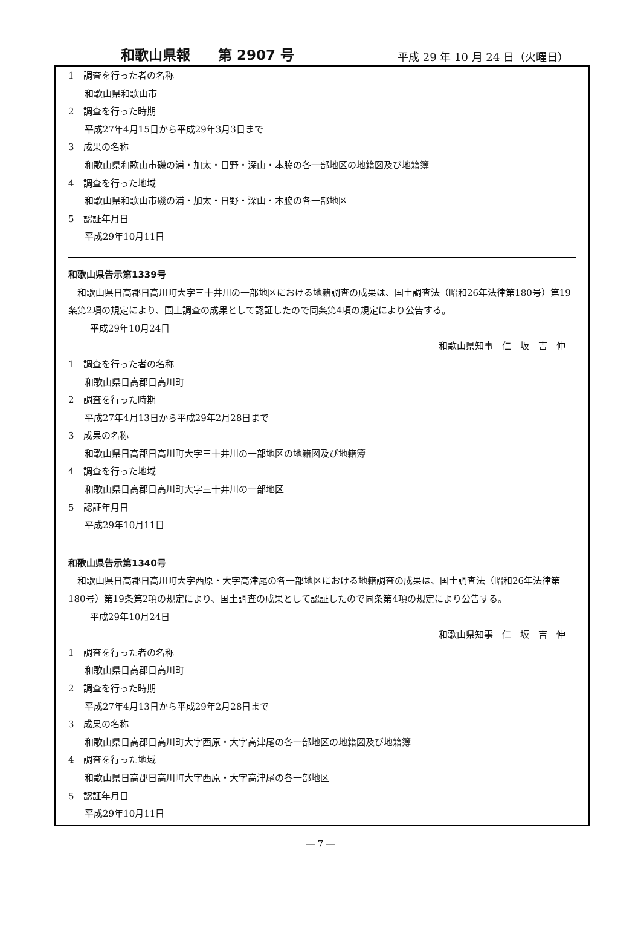和歌山県報　　第 2907 号 平成 29 年 10 月 24 日（火曜日）
1　調査を行った者の名称
和歌山県和歌山市
2　調査を行った時期
平成27年4月15日から平成29年3月3日まで
3　成果の名称
和歌山県和歌山市磯の浦・加太・日野・深山・本脇の各一部地区の地籍図及び地籍簿
4　調査を行った地域
和歌山県和歌山市磯の浦・加太・日野・深山・本脇の各一部地区
5　認証年月日
平成29年10月11日
和歌山県告示第1339号
和歌山県日高郡日高川町大字三十井川の一部地区における地籍調査の成果は、国土調査法（昭和26年法律第180号）第19条第2項の規定により、国土調査の成果として認証したので同条第4項の規定により公告する。
平成29年10月24日
和歌山県知事　仁　坂　吉　伸
1　調査を行った者の名称
和歌山県日高郡日高川町
2　調査を行った時期
平成27年4月13日から平成29年2月28日まで
3　成果の名称
和歌山県日高郡日高川町大字三十井川の一部地区の地籍図及び地籍簿
4　調査を行った地域
和歌山県日高郡日高川町大字三十井川の一部地区
5　認証年月日
平成29年10月11日
和歌山県告示第1340号
和歌山県日高郡日高川町大字西原・大字高津尾の各一部地区における地籍調査の成果は、国土調査法（昭和26年法律第180号）第19条第2項の規定により、国土調査の成果として認証したので同条第4項の規定により公告する。
平成29年10月24日
和歌山県知事　仁　坂　吉　伸
1　調査を行った者の名称
和歌山県日高郡日高川町
2　調査を行った時期
平成27年4月13日から平成29年2月28日まで
3　成果の名称
和歌山県日高郡日高川町大字西原・大字高津尾の各一部地区の地籍図及び地籍簿
4　調査を行った地域
和歌山県日高郡日高川町大字西原・大字高津尾の各一部地区
5　認証年月日
平成29年10月11日
― 7 ―